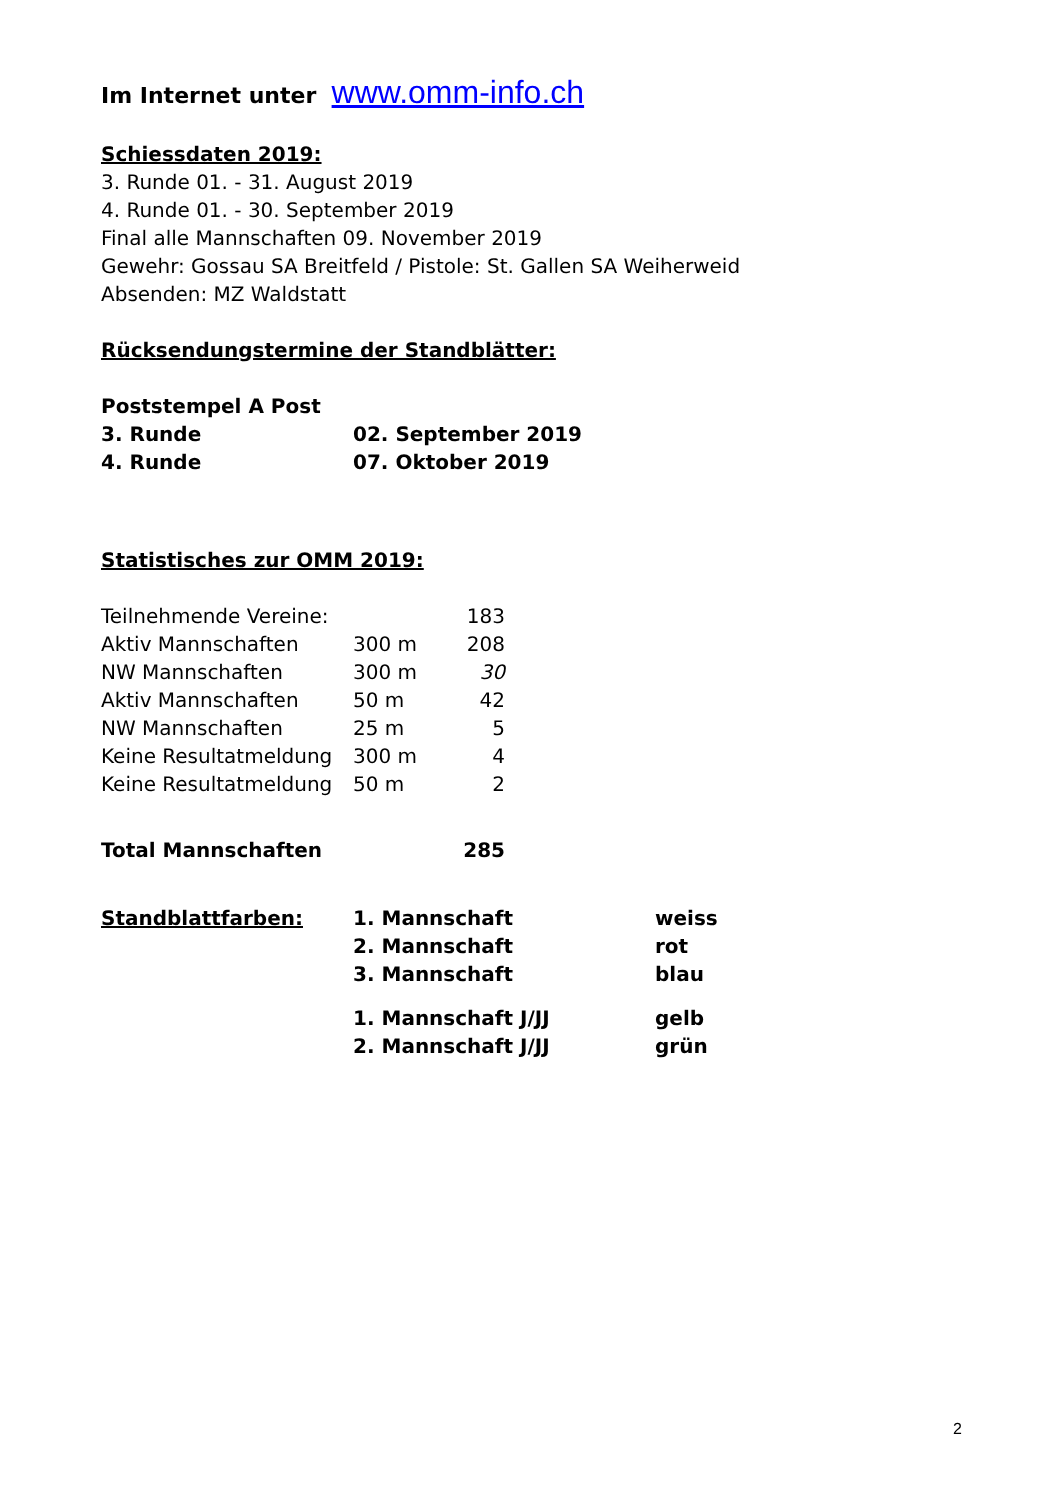Im Internet unter www.omm-info.ch
Schiessdaten 2019:
3. Runde 01. - 31. August 2019
4. Runde 01. - 30. September 2019
Final alle Mannschaften 09. November 2019
Gewehr: Gossau SA Breitfeld / Pistole: St. Gallen SA Weiherweid
Absenden: MZ Waldstatt
Rücksendungstermine der Standblätter:
| Poststempel A Post | |
| 3. Runde | 02. September 2019 |
| 4. Runde | 07. Oktober 2019 |
Statistisches zur OMM 2019:
| Teilnehmende Vereine: | | 183 |
| Aktiv Mannschaften | 300 m | 208 |
| NW Mannschaften | 300 m | 30 |
| Aktiv Mannschaften | 50 m | 42 |
| NW Mannschaften | 25 m | 5 |
| Keine Resultatmeldung | 300 m | 4 |
| Keine Resultatmeldung | 50 m | 2 |
| Total Mannschaften | | 285 |
| Standblattfarben: | 1. Mannschaft | weiss |
| | 2. Mannschaft | rot |
| | 3. Mannschaft | blau |
| | 1. Mannschaft J/JJ | gelb |
| | 2. Mannschaft J/JJ | grün |
2